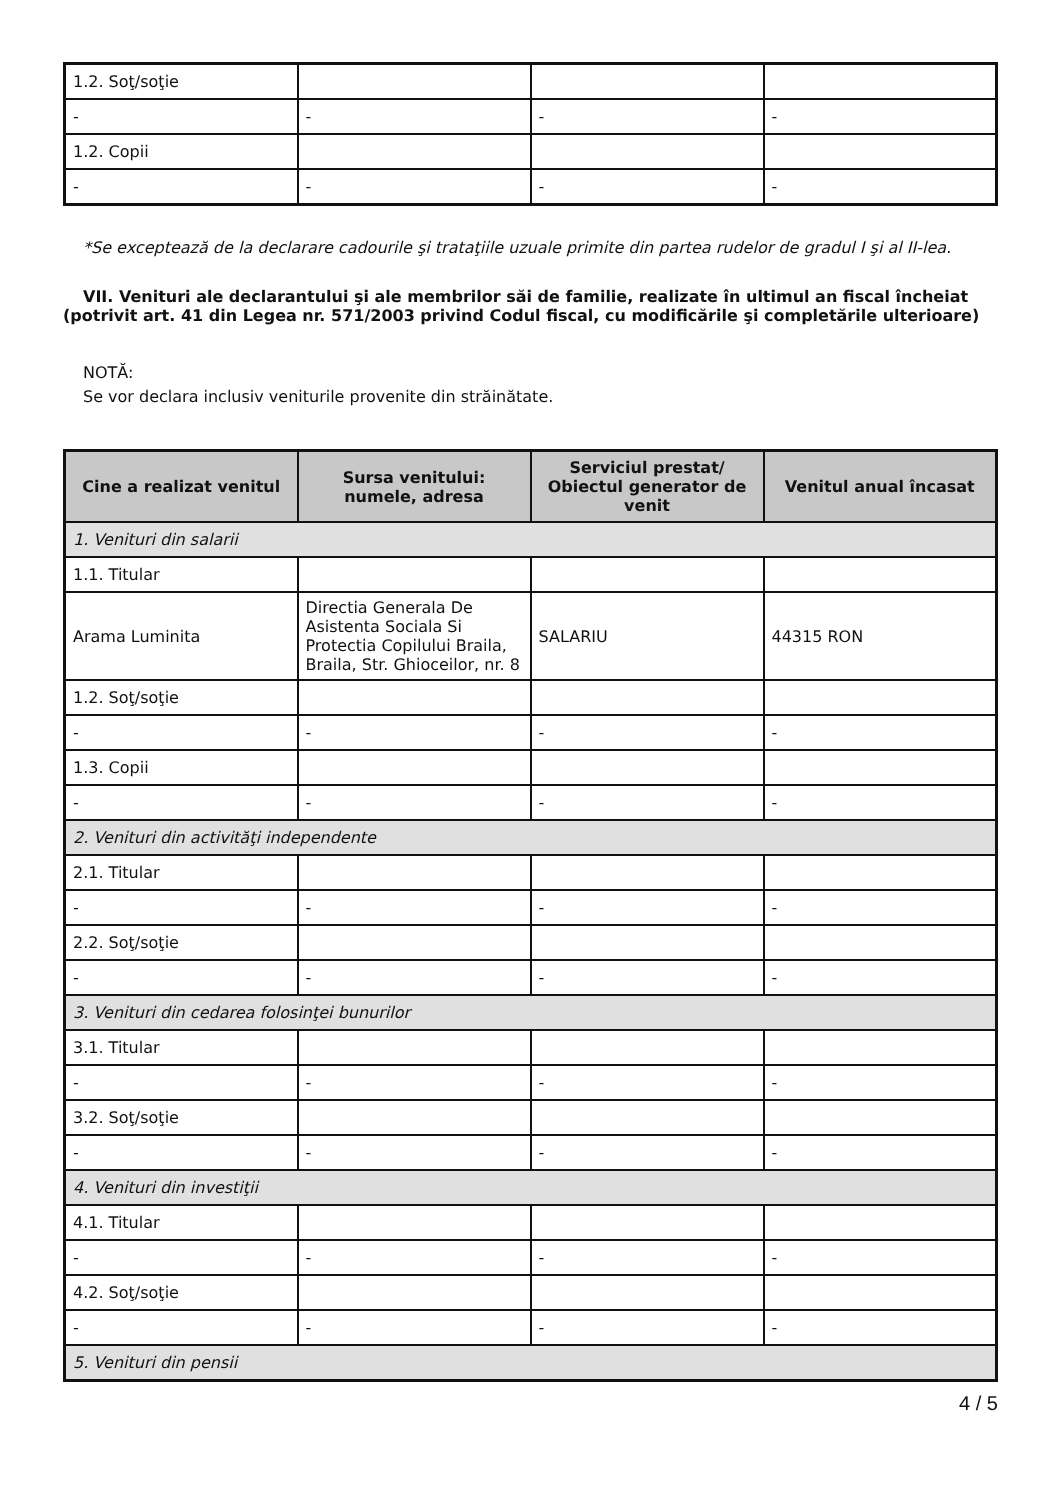| 1.2. Soţ/soţie | | | |
| - | - | - | - |
| 1.2. Copii | | | |
| - | - | - | - |
*Se exceptează de la declarare cadourile şi trataţiile uzuale primite din partea rudelor de gradul I şi al II-lea.
VII. Venituri ale declarantului şi ale membrilor săi de familie, realizate în ultimul an fiscal încheiat (potrivit art. 41 din Legea nr. 571/2003 privind Codul fiscal, cu modificările şi completările ulterioare)
NOTĂ:
Se vor declara inclusiv veniturile provenite din străinătate.
| Cine a realizat venitul | Sursa venitului: numele, adresa | Serviciul prestat/ Obiectul generator de venit | Venitul anual încasat |
| --- | --- | --- | --- |
| 1. Venituri din salarii | | | |
| 1.1. Titular | | | |
| Arama Luminita | Directia Generala De Asistenta Sociala Si Protectia Copilului Braila, Braila, Str. Ghioceilor, nr. 8 | SALARIU | 44315 RON |
| 1.2. Soţ/soţie | | | |
| - | - | - | - |
| 1.3. Copii | | | |
| - | - | - | - |
| 2. Venituri din activităţi independente | | | |
| 2.1. Titular | | | |
| - | - | - | - |
| 2.2. Soţ/soţie | | | |
| - | - | - | - |
| 3. Venituri din cedarea folosinţei bunurilor | | | |
| 3.1. Titular | | | |
| - | - | - | - |
| 3.2. Soţ/soţie | | | |
| - | - | - | - |
| 4. Venituri din investiţii | | | |
| 4.1. Titular | | | |
| - | - | - | - |
| 4.2. Soţ/soţie | | | |
| - | - | - | - |
| 5. Venituri din pensii | | | |
4 / 5